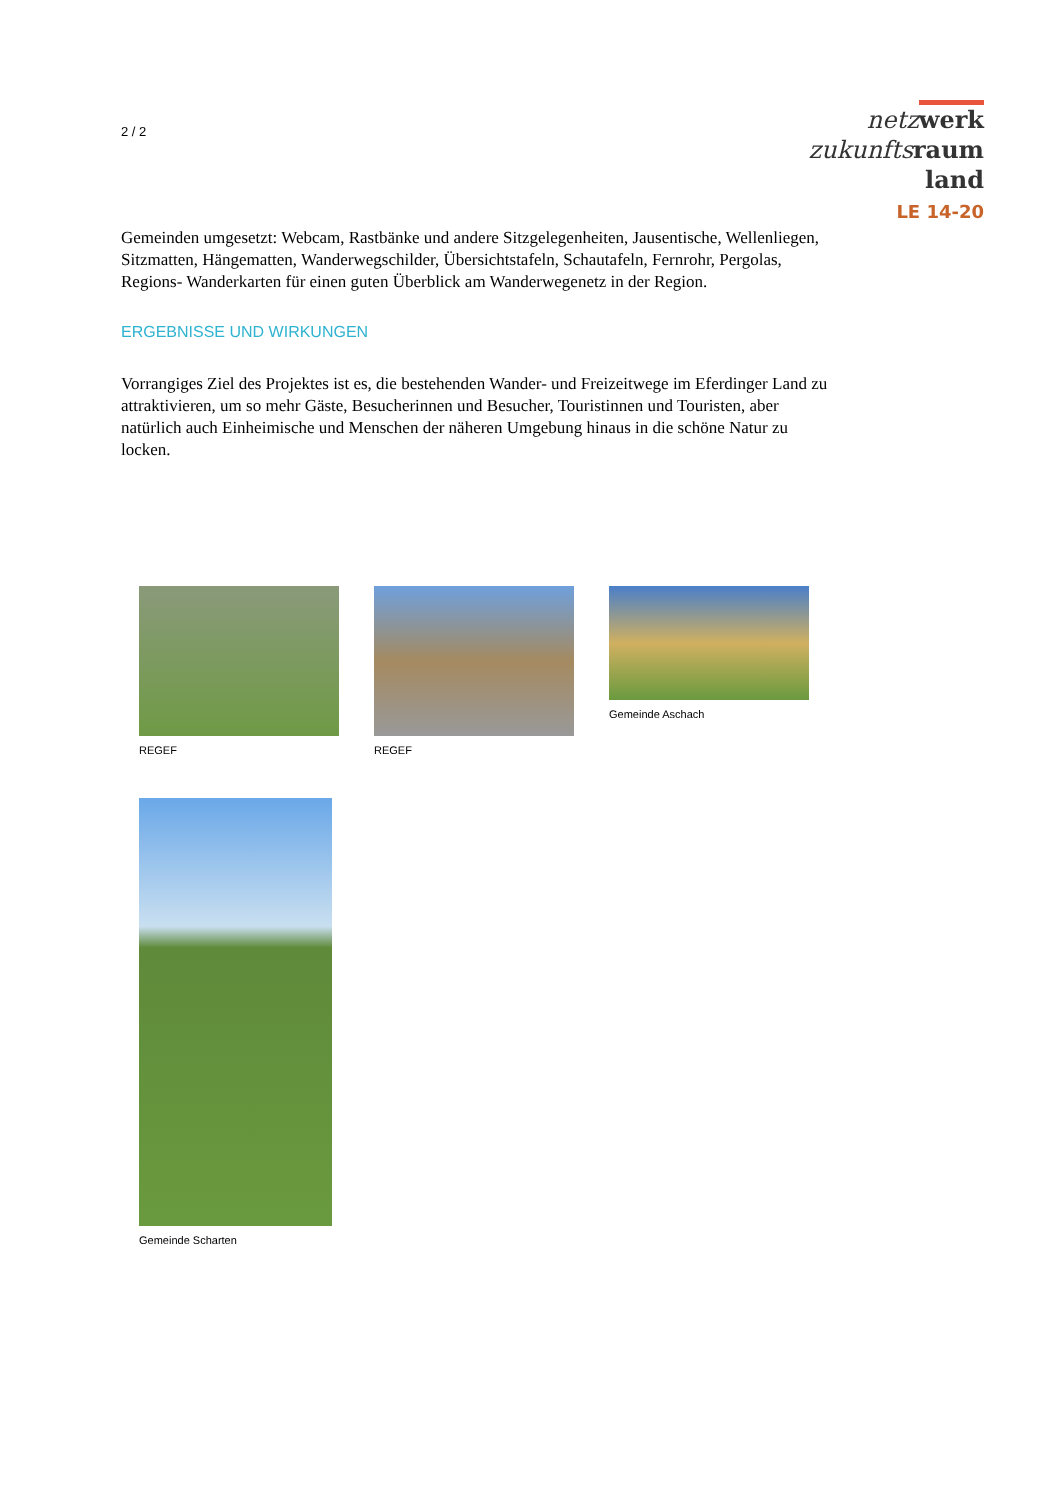2 / 2
netz werk
zukunfts raum
land
LE 14-20
Gemeinden umgesetzt: Webcam, Rastbänke und andere Sitzgelegenheiten, Jausentische, Wellenliegen, Sitzmatten, Hängematten, Wanderwegschilder, Übersichtstafeln, Schautafeln, Fernrohr, Pergolas, Regions- Wanderkarten für einen guten Überblick am Wanderwegenetz in der Region.
ERGEBNISSE UND WIRKUNGEN
Vorrangiges Ziel des Projektes ist es, die bestehenden Wander- und Freizeitwege im Eferdinger Land zu attraktivieren, um so mehr Gäste, Besucherinnen und Besucher, Touristinnen und Touristen, aber natürlich auch Einheimische und Menschen der näheren Umgebung hinaus in die schöne Natur zu locken.
REGEF REGEF Gemeinde Aschach
Gemeinde Scharten